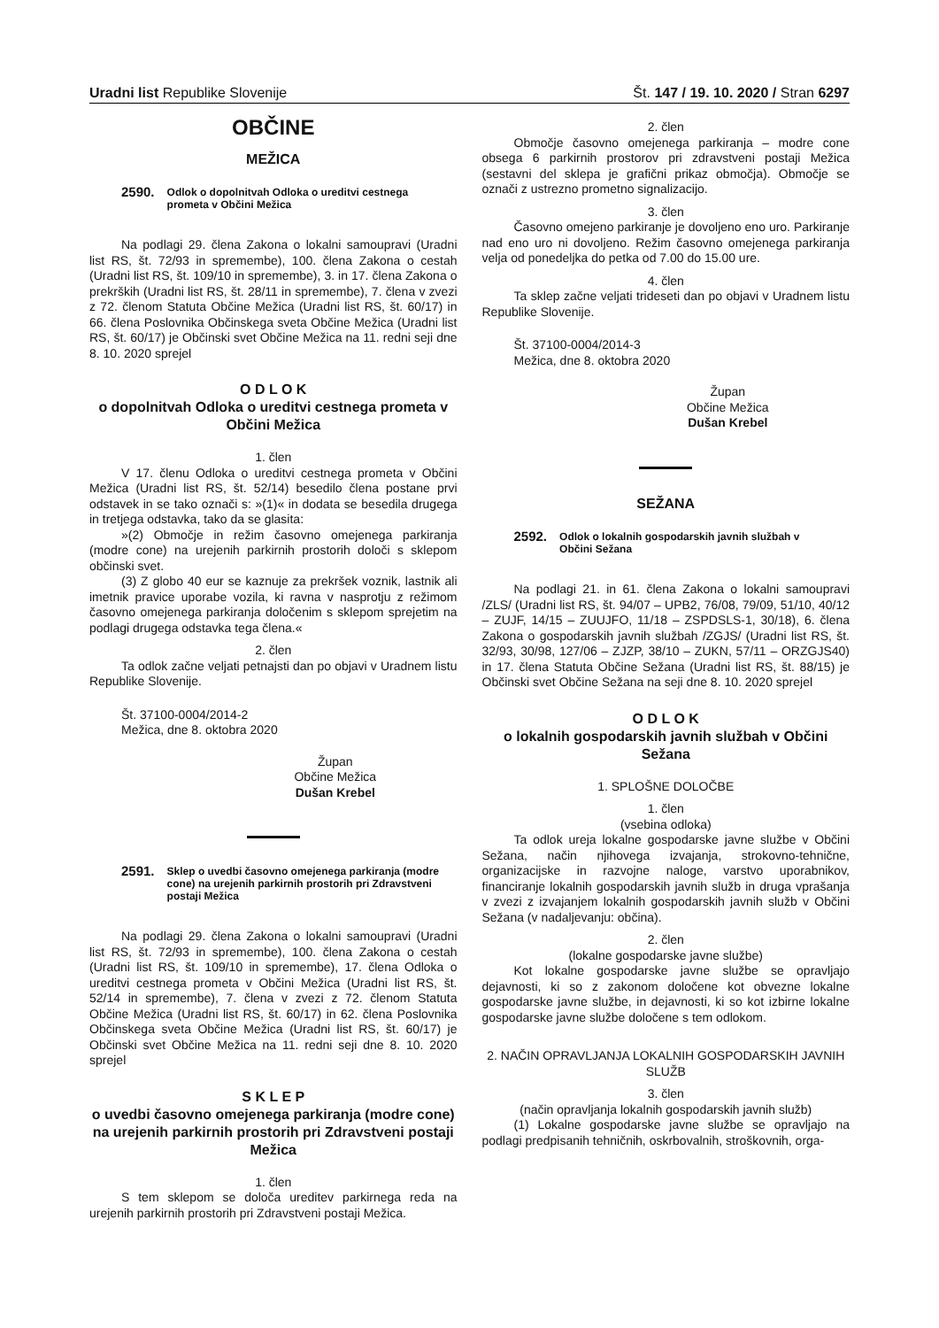Uradni list Republike Slovenije Št. 147 / 19. 10. 2020 / Stran 6297
OBČINE
MEŽICA
2590. Odlok o dopolnitvah Odloka o ureditvi cestnega prometa v Občini Mežica
Na podlagi 29. člena Zakona o lokalni samoupravi (Uradni list RS, št. 72/93 in spremembe), 100. člena Zakona o cestah (Uradni list RS, št. 109/10 in spremembe), 3. in 17. člena Zakona o prekrških (Uradni list RS, št. 28/11 in spremembe), 7. člena v zvezi z 72. členom Statuta Občine Mežica (Uradni list RS, št. 60/17) in 66. člena Poslovnika Občinskega sveta Občine Mežica (Uradni list RS, št. 60/17) je Občinski svet Občine Mežica na 11. redni seji dne 8. 10. 2020 sprejel
O D L O K
o dopolnitvah Odloka o ureditvi cestnega prometa v Občini Mežica
1. člen
V 17. členu Odloka o ureditvi cestnega prometa v Občini Mežica (Uradni list RS, št. 52/14) besedilo člena postane prvi odstavek in se tako označi s: »(1)« in dodata se besedila drugega in tretjega odstavka, tako da se glasita:
»(2) Območje in režim časovno omejenega parkiranja (modre cone) na urejenih parkirnih prostorih določi s sklepom občinski svet.
(3) Z globo 40 eur se kaznuje za prekršek voznik, lastnik ali imetnik pravice uporabe vozila, ki ravna v nasprotju z režimom časovno omejenega parkiranja določenim s sklepom sprejetim na podlagi drugega odstavka tega člena.«
2. člen
Ta odlok začne veljati petnajsti dan po objavi v Uradnem listu Republike Slovenije.
Št. 37100-0004/2014-2
Mežica, dne 8. oktobra 2020
Župan
Občine Mežica
Dušan Krebel
2591. Sklep o uvedbi časovno omejenega parkiranja (modre cone) na urejenih parkirnih prostorih pri Zdravstveni postaji Mežica
Na podlagi 29. člena Zakona o lokalni samoupravi (Uradni list RS, št. 72/93 in spremembe), 100. člena Zakona o cestah (Uradni list RS, št. 109/10 in spremembe), 17. člena Odloka o ureditvi cestnega prometa v Občini Mežica (Uradni list RS, št. 52/14 in spremembe), 7. člena v zvezi z 72. členom Statuta Občine Mežica (Uradni list RS, št. 60/17) in 62. člena Poslovnika Občinskega sveta Občine Mežica (Uradni list RS, št. 60/17) je Občinski svet Občine Mežica na 11. redni seji dne 8. 10. 2020 sprejel
S K L E P
o uvedbi časovno omejenega parkiranja (modre cone) na urejenih parkirnih prostorih pri Zdravstveni postaji Mežica
1. člen
S tem sklepom se določa ureditev parkirnega reda na urejenih parkirnih prostorih pri Zdravstveni postaji Mežica.
2. člen
Območje časovno omejenega parkiranja – modre cone obsega 6 parkirnih prostorov pri zdravstveni postaji Mežica (sestavni del sklepa je grafični prikaz območja). Območje se označi z ustrezno prometno signalizacijo.
3. člen
Časovno omejeno parkiranje je dovoljeno eno uro. Parkiranje nad eno uro ni dovoljeno. Režim časovno omejenega parkiranja velja od ponedeljka do petka od 7.00 do 15.00 ure.
4. člen
Ta sklep začne veljati trideseti dan po objavi v Uradnem listu Republike Slovenije.
Št. 37100-0004/2014-3
Mežica, dne 8. oktobra 2020
Župan
Občine Mežica
Dušan Krebel
SEŽANA
2592. Odlok o lokalnih gospodarskih javnih službah v Občini Sežana
Na podlagi 21. in 61. člena Zakona o lokalni samoupravi /ZLS/ (Uradni list RS, št. 94/07 – UPB2, 76/08, 79/09, 51/10, 40/12 – ZUJF, 14/15 – ZUUJFO, 11/18 – ZSPDSLS-1, 30/18), 6. člena Zakona o gospodarskih javnih službah /ZGJS/ (Uradni list RS, št. 32/93, 30/98, 127/06 – ZJZP, 38/10 – ZUKN, 57/11 – ORZGJS40) in 17. člena Statuta Občine Sežana (Uradni list RS, št. 88/15) je Občinski svet Občine Sežana na seji dne 8. 10. 2020 sprejel
O D L O K
o lokalnih gospodarskih javnih službah v Občini Sežana
1. SPLOŠNE DOLOČBE
1. člen
(vsebina odloka)
Ta odlok ureja lokalne gospodarske javne službe v Občini Sežana, način njihovega izvajanja, strokovno-tehnične, organizacijske in razvojne naloge, varstvo uporabnikov, financiranje lokalnih gospodarskih javnih služb in druga vprašanja v zvezi z izvajanjem lokalnih gospodarskih javnih služb v Občini Sežana (v nadaljevanju: občina).
2. člen
(lokalne gospodarske javne službe)
Kot lokalne gospodarske javne službe se opravljajo dejavnosti, ki so z zakonom določene kot obvezne lokalne gospodarske javne službe, in dejavnosti, ki so kot izbirne lokalne gospodarske javne službe določene s tem odlokom.
2. NAČIN OPRAVLJANJA LOKALNIH GOSPODARSKIH JAVNIH SLUŽB
3. člen
(način opravljanja lokalnih gospodarskih javnih služb)
(1) Lokalne gospodarske javne službe se opravljajo na podlagi predpisanih tehničnih, oskrbovalnih, stroškovnih, orga-